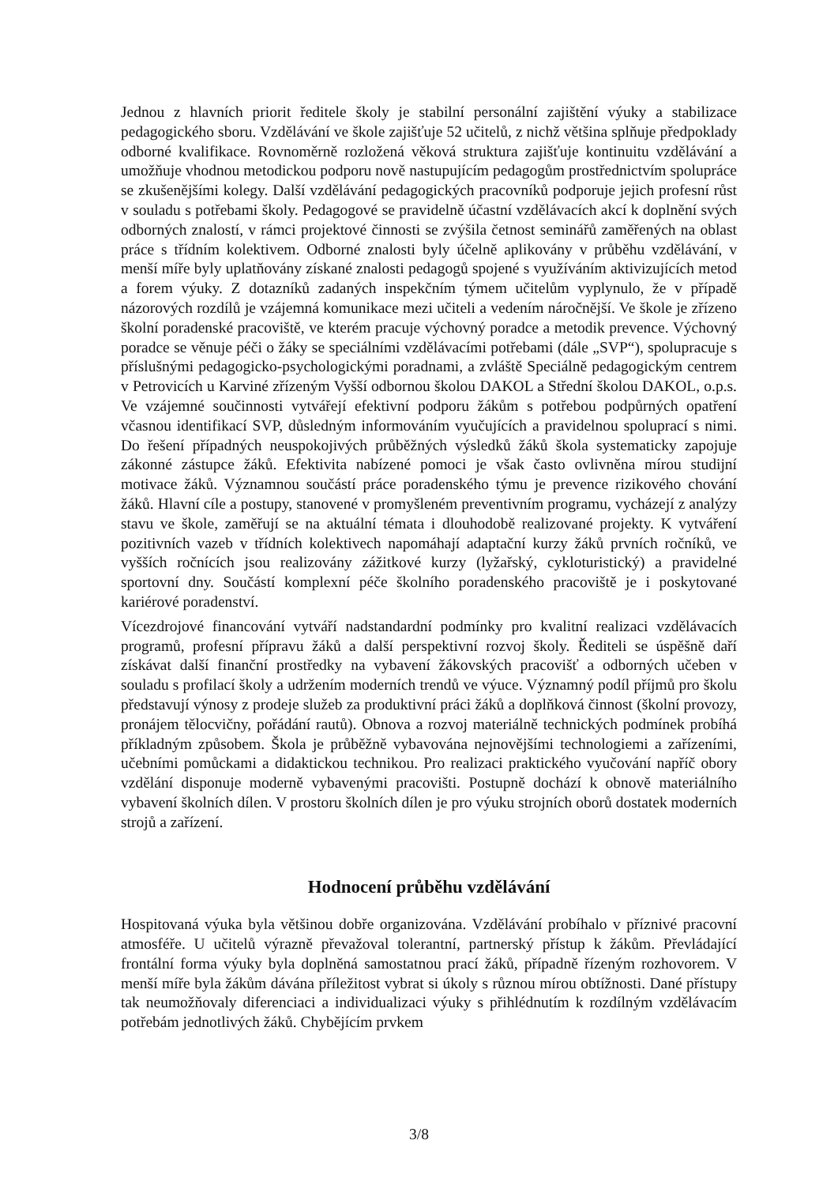Jednou z hlavních priorit ředitele školy je stabilní personální zajištění výuky a stabilizace pedagogického sboru. Vzdělávání ve škole zajišťuje 52 učitelů, z nichž většina splňuje předpoklady odborné kvalifikace. Rovnoměrně rozložená věková struktura zajišťuje kontinuitu vzdělávání a umožňuje vhodnou metodickou podporu nově nastupujícím pedagogům prostřednictvím spolupráce se zkušenějšími kolegy. Další vzdělávání pedagogických pracovníků podporuje jejich profesní růst v souladu s potřebami školy. Pedagogové se pravidelně účastní vzdělávacích akcí k doplnění svých odborných znalostí, v rámci projektové činnosti se zvýšila četnost seminářů zaměřených na oblast práce s třídním kolektivem. Odborné znalosti byly účelně aplikovány v průběhu vzdělávání, v menší míře byly uplatňovány získané znalosti pedagogů spojené s využíváním aktivizujících metod a forem výuky. Z dotazníků zadaných inspekčním týmem učitelům vyplynulo, že v případě názorových rozdílů je vzájemná komunikace mezi učiteli a vedením náročnější. Ve škole je zřízeno školní poradenské pracoviště, ve kterém pracuje výchovný poradce a metodik prevence. Výchovný poradce se věnuje péči o žáky se speciálními vzdělávacími potřebami (dále „SVP“), spolupracuje s příslušnými pedagogicko-psychologickými poradnami, a zvláště Speciálně pedagogickým centrem v Petrovicích u Karviné zřízeným Vyšší odbornou školou DAKOL a Střední školou DAKOL, o.p.s. Ve vzájemné součinnosti vytvářejí efektivní podporu žákům s potřebou podpůrných opatření včasnou identifikací SVP, důsledným informováním vyučujících a pravidelnou spoluprací s nimi. Do řešení případných neuspokojivých průběžných výsledků žáků škola systematicky zapojuje zákonné zástupce žáků. Efektivita nabízené pomoci je však často ovlivněna mírou studijní motivace žáků. Významnou součástí práce poradenského týmu je prevence rizikového chování žáků. Hlavní cíle a postupy, stanovené v promyšleném preventivním programu, vycházejí z analýzy stavu ve škole, zaměřují se na aktuální témata i dlouhodobě realizované projekty. K vytváření pozitivních vazeb v třídních kolektivech napomáhají adaptační kurzy žáků prvních ročníků, ve vyšších ročnících jsou realizovány zážitkové kurzy (lyžařský, cykloturistický) a pravidelné sportovní dny. Součástí komplexní péče školního poradenského pracoviště je i poskytované kariérové poradenství.
Vícezdrojové financování vytváří nadstandardní podmínky pro kvalitní realizaci vzdělávacích programů, profesní přípravu žáků a další perspektivní rozvoj školy. Řediteli se úspěšně daří získávat další finanční prostředky na vybavení žákovských pracovišť a odborných učeben v souladu s profilací školy a udržením moderních trendů ve výuce. Významný podíl příjmů pro školu představují výnosy z prodeje služeb za produktivní práci žáků a doplňková činnost (školní provozy, pronájem tělocvičny, pořádání rautů). Obnova a rozvoj materiálně technických podmínek probíhá příkladným způsobem. Škola je průběžně vybavována nejnovějšími technologiemi a zařízeními, učebními pomůckami a didaktickou technikou. Pro realizaci praktického vyučování napříč obory vzdělání disponuje moderně vybavenými pracovišti. Postupně dochází k obnově materiálního vybavení školních dílen. V prostoru školních dílen je pro výuku strojních oborů dostatek moderních strojů a zařízení.
Hodnocení průběhu vzdělávání
Hospitovaná výuka byla většinou dobře organizována. Vzdělávání probíhalo v příznivé pracovní atmosféře. U učitelů výrazně převažoval tolerantní, partnerský přístup k žákům. Převládající frontální forma výuky byla doplněná samostatnou prací žáků, případně řízeným rozhovorem. V menší míře byla žákům dávána příležitost vybrat si úkoly s různou mírou obtížnosti. Dané přístupy tak neumožňovaly diferenciaci a individualizaci výuky s přihlédnutím k rozdílným vzdělávacím potřebám jednotlivých žáků. Chybějícím prvkem
3/8